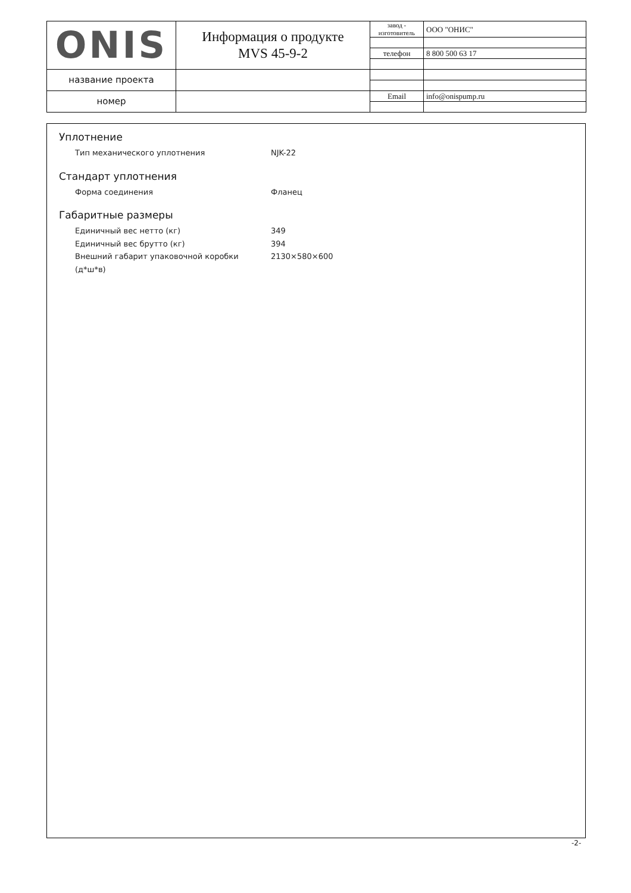| ONIS | Информация о продукте MVS 45-9-2 | завод - изготовитель | ООО "ОНИС" |
| | | телефон | 8 800 500 63 17 |
| название проекта | | | |
| номер | | Email | info@onispump.ru |
Уплотнение
Тип механического уплотнения NJK-22
Стандарт уплотнения
Форма соединения Фланец
Габаритные размеры
Единичный вес нетто (кг) 349
Единичный вес брутто (кг) 394
Внешний габарит упаковочной коробки (д*ш*в) 2130×580×600
-2-